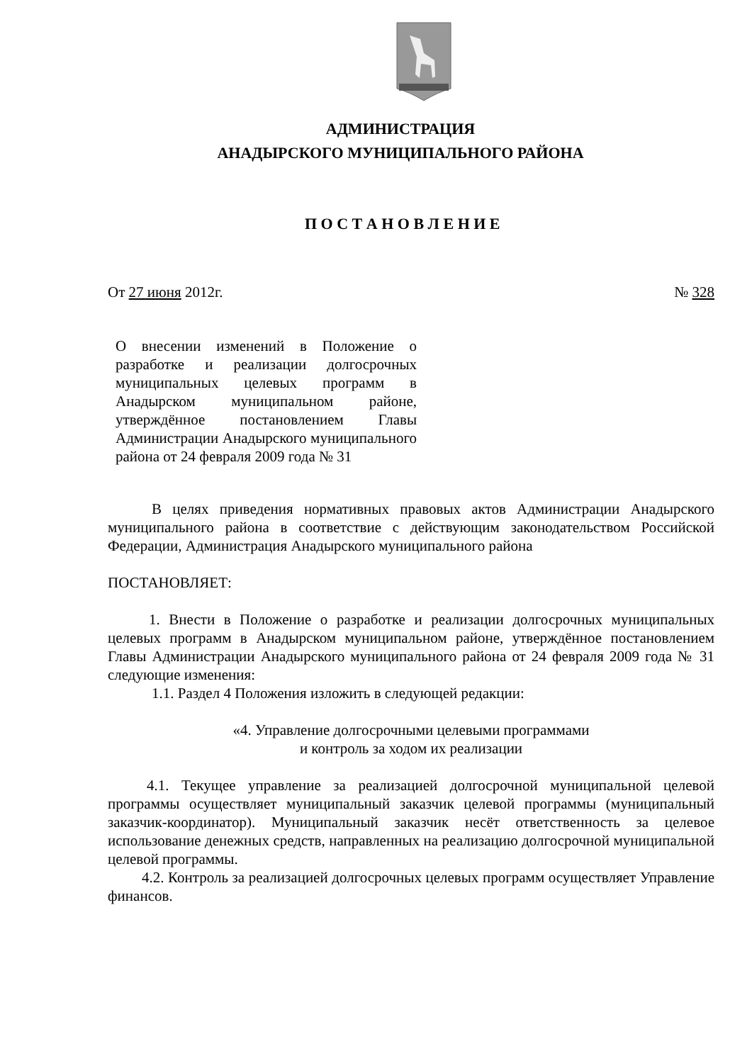АДМИНИСТРАЦИЯ
АНАДЫРСКОГО МУНИЦИПАЛЬНОГО РАЙОНА
П О С Т А Н О В Л Е Н И Е
От 27 июня 2012г. № 328
О внесении изменений в Положение о разработке и реализации долгосрочных муниципальных целевых программ в Анадырском муниципальном районе, утверждённое постановлением Главы Администрации Анадырского муниципального района от 24 февраля 2009 года № 31
В целях приведения нормативных правовых актов Администрации Анадырского муниципального района в соответствие с действующим законодательством Российской Федерации, Администрация Анадырского муниципального района
ПОСТАНОВЛЯЕТ:
1. Внести в Положение о разработке и реализации долгосрочных муниципальных целевых программ в Анадырском муниципальном районе, утверждённое постановлением Главы Администрации Анадырского муниципального района от 24 февраля 2009 года № 31 следующие изменения:
1.1. Раздел 4 Положения изложить в следующей редакции:
«4. Управление долгосрочными целевыми программами
и контроль за ходом их реализации
4.1. Текущее управление за реализацией долгосрочной муниципальной целевой программы осуществляет муниципальный заказчик целевой программы (муниципальный заказчик-координатор). Муниципальный заказчик несёт ответственность за целевое использование денежных средств, направленных на реализацию долгосрочной муниципальной целевой программы.
4.2. Контроль за реализацией долгосрочных целевых программ осуществляет Управление финансов.